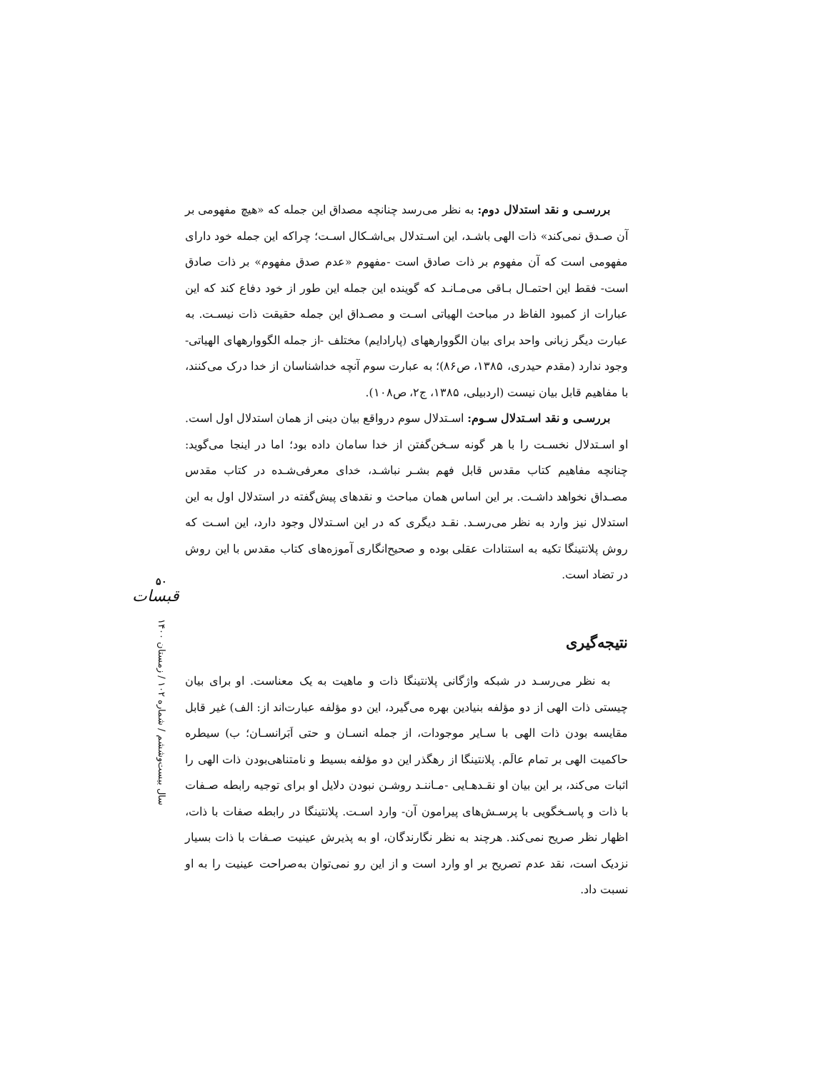بررسـی و نقد استدلال دوم: به نظر می‌رسد چنانچه مصداق این جمله که «هیچ مفهومی بر آن صـدق نمی‌کند» ذات الهی باشـد، این اسـتدلال بی‌اشـکال اسـت؛ چراکه این جمله خود دارای مفهومی است که آن مفهوم بر ذات صادق است -مفهوم «عدم صدق مفهوم» بر ذات صادق است- فقط این احتمـال بـاقی می‌مـانـد که گوینده این جمله این طور از خود دفاع کند که این عبارات از کمبود الفاظ در مباحث الهیاتی اسـت و مصـداق این جمله حقیقت ذات نیسـت. به عبارت دیگر زبانی واحد برای بیان الگووارههای (پارادایم) مختلف -از جمله الگووارههای الهیاتی- وجود ندارد (مقدم حیدری، ۱۳۸۵، ص۸۶)؛ به عبارت سوم آنچه خداشناسان از خدا درک می‌کنند، با مفاهیم قابل بیان نیست (اردبیلی، ۱۳۸۵، ج۲، ص۱۰۸).
بررسـی و نقد اسـتدلال سـوم: اسـتدلال سوم درواقع بیان دینی از همان استدلال اول است. او اسـتدلال نخسـت را با هر گونه سـخن‌گفتن از خدا سامان داده بود؛ اما در اینجا می‌گوید: چنانچه مفاهیم کتاب مقدس قابل فهم بشـر نباشـد، خدای معرفی‌شـده در کتاب مقدس مصـداق نخواهد داشـت. بر این اساس همان مباحث و نقدهای پیش‌گفته در استدلال اول به این استدلال نیز وارد به نظر می‌رسـد. نقـد دیگری که در این اسـتدلال وجود دارد، این اسـت که روش پلانتینگا تکیه به استنادات عقلی بوده و صحیح‌انگاری آموزه‌های کتاب مقدس با این روش در تضاد است.
نتیجه‌گیری
به نظر می‌رسـد در شبکه واژگانی پلانتینگا ذات و ماهیت به یک معناست. او برای بیان چیستی ذات الهی از دو مؤلفه بنیادین بهره می‌گیرد، این دو مؤلفه عبارت‌اند از: الف) غیر قابل مقایسه بودن ذات الهی با سـایر موجودات، از جمله انسـان و حتی اَبَرانسـان؛ ب) سیطره حاکمیت الهی بر تمام عالَم. پلانتینگا از رهگذر این دو مؤلفه بسیط و نامتناهی‌بودن ذات الهی را اثبات می‌کند، بر این بیان او نقـدهـایی -مـاننـد روشـن نبودن دلایل او برای توجیه رابطه صـفات با ذات و پاسـخگویی با پرسـش‌های پیرامون آن- وارد اسـت. پلانتینگا در رابطه صفات با ذات، اظهار نظر صریح نمی‌کند. هرچند به نظر نگارندگان، او به پذیرش عینیت صـفات با ذات بسیار نزدیک است، نقد عدم تصریح بر او وارد است و از این رو نمی‌توان به‌صراحت عینیت را به او نسبت داد.
۵۰
قبسات
سال بیست‌وششم / شماره ۱۰۲ / زمستان ۱۴۰۰